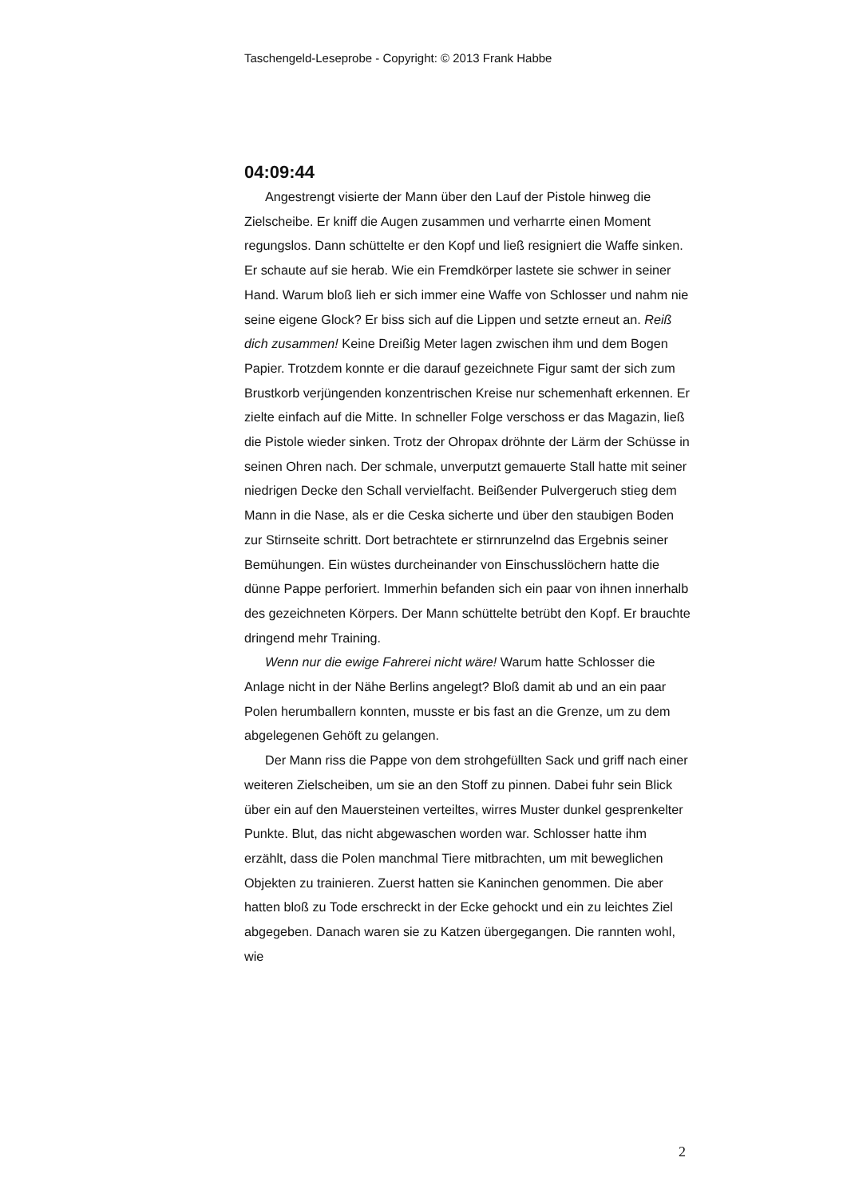Taschengeld-Leseprobe - Copyright: © 2013 Frank Habbe
04:09:44
Angestrengt visierte der Mann über den Lauf der Pistole hinweg die Zielscheibe. Er kniff die Augen zusammen und verharrte einen Moment regungslos. Dann schüttelte er den Kopf und ließ resigniert die Waffe sinken. Er schaute auf sie herab. Wie ein Fremdkörper lastete sie schwer in seiner Hand. Warum bloß lieh er sich immer eine Waffe von Schlosser und nahm nie seine eigene Glock? Er biss sich auf die Lippen und setzte erneut an. Reiß dich zusammen! Keine Dreißig Meter lagen zwischen ihm und dem Bogen Papier. Trotzdem konnte er die darauf gezeichnete Figur samt der sich zum Brustkorb verjüngenden konzentrischen Kreise nur schemenhaft erkennen. Er zielte einfach auf die Mitte. In schneller Folge verschoss er das Magazin, ließ die Pistole wieder sinken. Trotz der Ohropax dröhnte der Lärm der Schüsse in seinen Ohren nach. Der schmale, unverputzt gemauerte Stall hatte mit seiner niedrigen Decke den Schall vervielfacht. Beißender Pulvergeruch stieg dem Mann in die Nase, als er die Ceska sicherte und über den staubigen Boden zur Stirnseite schritt. Dort betrachtete er stirnrunzelnd das Ergebnis seiner Bemühungen. Ein wüstes durcheinander von Einschusslöchern hatte die dünne Pappe perforiert. Immerhin befanden sich ein paar von ihnen innerhalb des gezeichneten Körpers. Der Mann schüttelte betrübt den Kopf. Er brauchte dringend mehr Training.
Wenn nur die ewige Fahrerei nicht wäre! Warum hatte Schlosser die Anlage nicht in der Nähe Berlins angelegt? Bloß damit ab und an ein paar Polen herumballern konnten, musste er bis fast an die Grenze, um zu dem abgelegenen Gehöft zu gelangen.
Der Mann riss die Pappe von dem strohgefüllten Sack und griff nach einer weiteren Zielscheiben, um sie an den Stoff zu pinnen. Dabei fuhr sein Blick über ein auf den Mauersteinen verteiltes, wirres Muster dunkel gesprenkelter Punkte. Blut, das nicht abgewaschen worden war. Schlosser hatte ihm erzählt, dass die Polen manchmal Tiere mitbrachten, um mit beweglichen Objekten zu trainieren. Zuerst hatten sie Kaninchen genommen. Die aber hatten bloß zu Tode erschreckt in der Ecke gehockt und ein zu leichtes Ziel abgegeben. Danach waren sie zu Katzen übergegangen. Die rannten wohl, wie
2